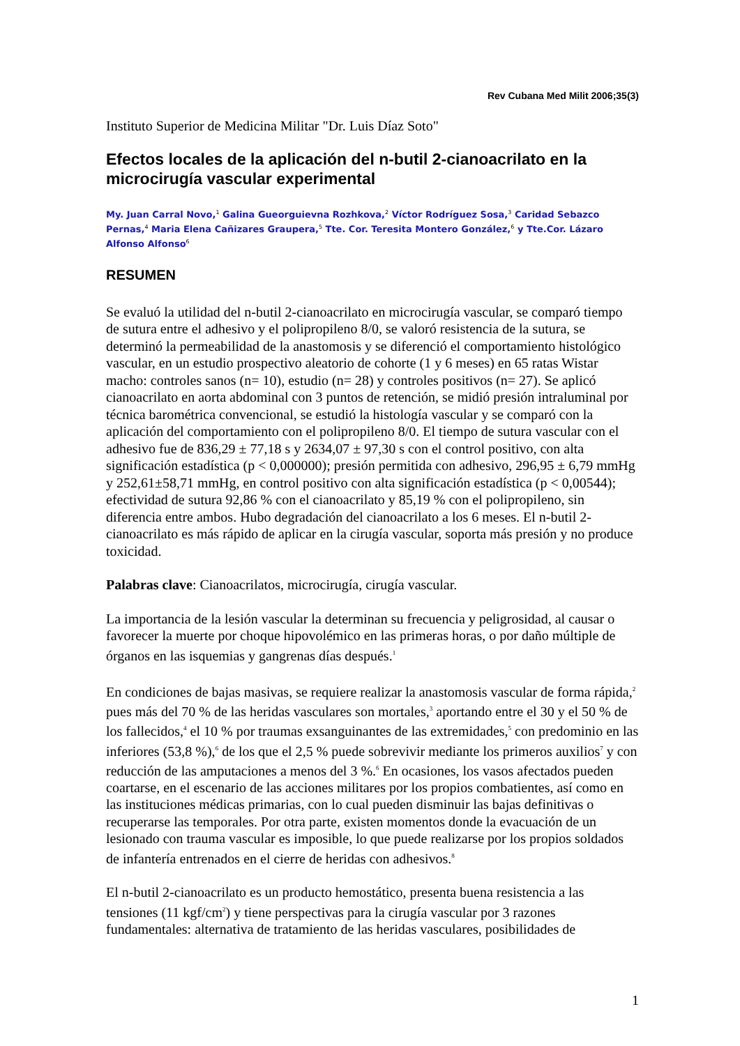Rev Cubana Med Milit 2006;35(3)
Instituto Superior de Medicina Militar "Dr. Luis Díaz Soto"
Efectos locales de la aplicación del n-butil 2-cianoacrilato en la microcirugía vascular experimental
My. Juan Carral Novo,<sup>1</sup> Galina Gueorguievna Rozhkova,<sup>2</sup> Víctor Rodríguez Sosa,<sup>3</sup> Caridad Sebazco Pernas,<sup>4</sup> Maria Elena Cañizares Graupera,<sup>5</sup> Tte. Cor. Teresita Montero González,<sup>6</sup> y Tte.Cor. Lázaro Alfonso Alfonso<sup>6</sup>
RESUMEN
Se evaluó la utilidad del n-butil 2-cianoacrilato en microcirugía vascular, se comparó tiempo de sutura entre el adhesivo y el polipropileno 8/0, se valoró resistencia de la sutura, se determinó la permeabilidad de la anastomosis y se diferenció el comportamiento histológico vascular, en un estudio prospectivo aleatorio de cohorte (1 y 6 meses) en 65 ratas Wistar macho: controles sanos (n= 10), estudio (n= 28) y controles positivos (n= 27). Se aplicó cianoacrilato en aorta abdominal con 3 puntos de retención, se midió presión intraluminal por técnica barométrica convencional, se estudió la histología vascular y se comparó con la aplicación del comportamiento con el polipropileno 8/0. El tiempo de sutura vascular con el adhesivo fue de 836,29 ± 77,18 s y 2634,07 ± 97,30 s con el control positivo, con alta significación estadística (p < 0,000000); presión permitida con adhesivo, 296,95 ± 6,79 mmHg y 252,61±58,71 mmHg, en control positivo con alta significación estadística (p < 0,00544); efectividad de sutura 92,86 % con el cianoacrilato y 85,19 % con el polipropileno, sin diferencia entre ambos. Hubo degradación del cianoacrilato a los 6 meses. El n-butil 2-cianoacrilato es más rápido de aplicar en la cirugía vascular, soporta más presión y no produce toxicidad.
Palabras clave: Cianoacrilatos, microcirugía, cirugía vascular.
La importancia de la lesión vascular la determinan su frecuencia y peligrosidad, al causar o favorecer la muerte por choque hipovolémico en las primeras horas, o por daño múltiple de órganos en las isquemias y gangrenas días después.<sup>1</sup>
En condiciones de bajas masivas, se requiere realizar la anastomosis vascular de forma rápida,<sup>2</sup> pues más del 70 % de las heridas vasculares son mortales,<sup>3</sup> aportando entre el 30 y el 50 % de los fallecidos,<sup>4</sup> el 10 % por traumas exsanguinantes de las extremidades,<sup>5</sup> con predominio en las inferiores (53,8 %),<sup>6</sup> de los que el 2,5 % puede sobrevivir mediante los primeros auxilios<sup>7</sup> y con reducción de las amputaciones a menos del 3 %.<sup>6</sup> En ocasiones, los vasos afectados pueden coartarse, en el escenario de las acciones militares por los propios combatientes, así como en las instituciones médicas primarias, con lo cual pueden disminuir las bajas definitivas o recuperarse las temporales. Por otra parte, existen momentos donde la evacuación de un lesionado con trauma vascular es imposible, lo que puede realizarse por los propios soldados de infantería entrenados en el cierre de heridas con adhesivos.<sup>8</sup>
El n-butil 2-cianoacrilato es un producto hemostático, presenta buena resistencia a las tensiones (11 kgf/cm<sup>2</sup>) y tiene perspectivas para la cirugía vascular por 3 razones fundamentales: alternativa de tratamiento de las heridas vasculares, posibilidades de
1